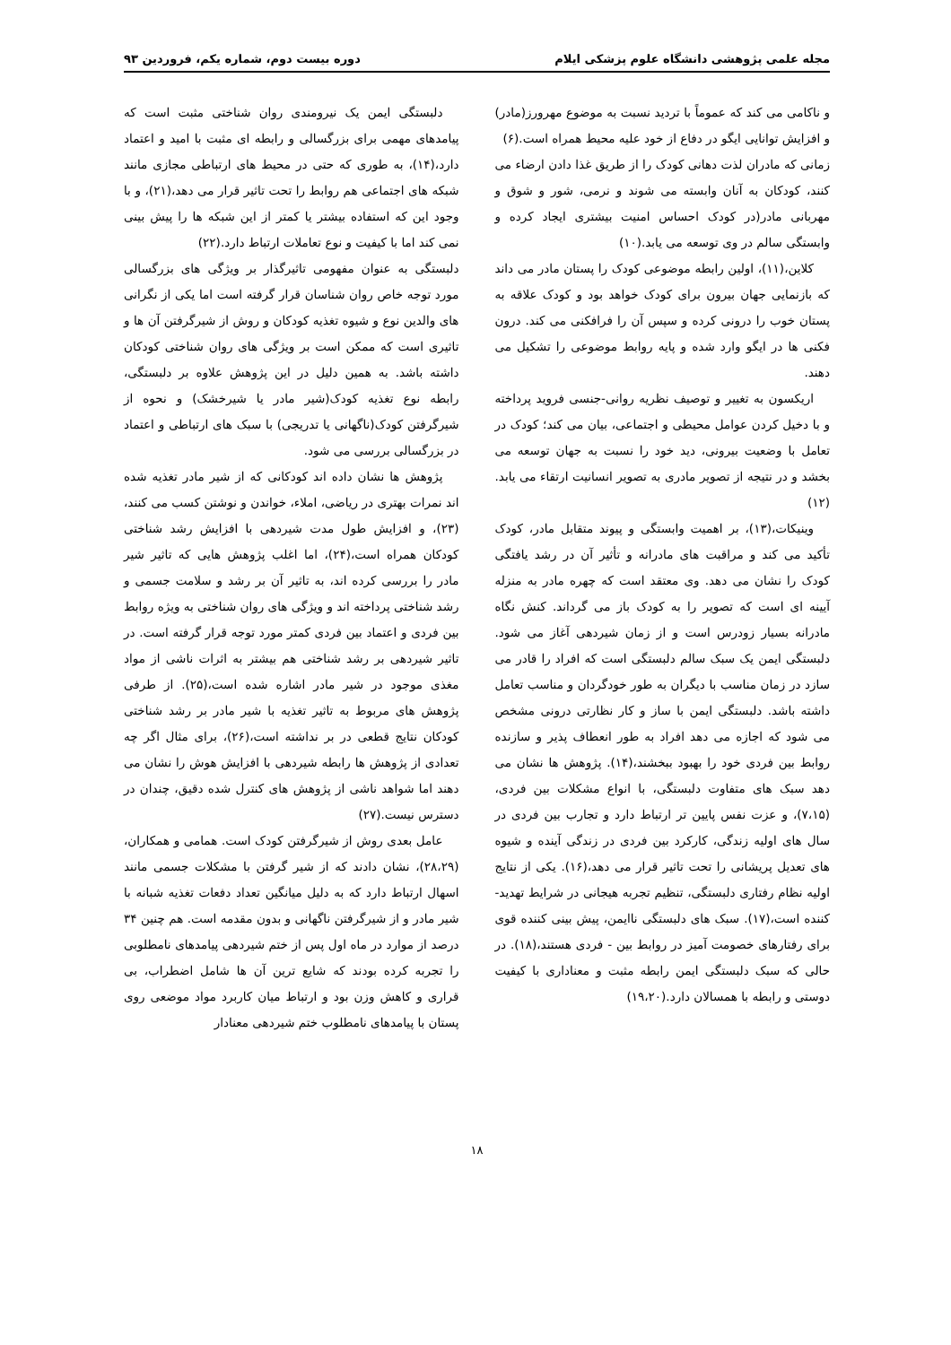مجله علمی پژوهشی دانشگاه علوم پزشکی ایلام دوره بیست دوم، شماره یکم، فروردین ۹۳
و ناکامی می کند که عموماً با تردید نسبت به موضوع مهرورز(مادر) و افزایش توانایی ایگو در دفاع از خود علیه محیط همراه است.(۶)
زمانی که مادران لذت دهانی کودک را از طریق غذا دادن ارضاء می کنند، کودکان به آنان وابسته می شوند و نرمی، شور و شوق و مهربانی مادر(در کودک احساس امنیت بیشتری ایجاد کرده و وابستگی سالم در وی توسعه می یابد.(۱۰)
کلاین،(۱۱)، اولین رابطه موضوعی کودک را پستان مادر می داند که بازنمایی جهان بیرون برای کودک خواهد بود و کودک علاقه به پستان خوب را درونی کرده و سپس آن را فرافکنی می کند. درون فکنی ها در ایگو وارد شده و پایه روابط موضوعی را تشکیل می دهند.
اریکسون به تغییر و توصیف نظریه روانی-جنسی فروید پرداخته و با دخیل کردن عوامل محیطی و اجتماعی، بیان می کند؛ کودک در تعامل با وضعیت بیرونی، دید خود را نسبت به جهان توسعه می بخشد و در نتیجه از تصویر مادری به تصویر انسانیت ارتقاء می یابد.(۱۲)
وینیکات،(۱۳)، بر اهمیت وابستگی و پیوند متقابل مادر، کودک تأکید می کند و مراقبت های مادرانه و تأثیر آن در رشد یافتگی کودک را نشان می دهد. وی معتقد است که چهره مادر به منزله آیینه ای است که تصویر را به کودک باز می گرداند. کنش نگاه مادرانه بسیار زودرس است و از زمان شیردهی آغاز می شود. دلبستگی ایمن یک سبک سالم دلبستگی است که افراد را قادر می سازد در زمان مناسب با دیگران به طور خودگردان و مناسب تعامل داشته باشد. دلبستگی ایمن با ساز و کار نظارتی درونی مشخص می شود که اجازه می دهد افراد به طور انعطاف پذیر و سازنده روابط بین فردی خود را بهبود ببخشند،(۱۴). پژوهش ها نشان می دهد سبک های متفاوت دلبستگی، با انواع مشکلات بین فردی،(۷،۱۵)، و عزت نفس پایین تر ارتباط دارد و تجارب بین فردی در سال های اولیه زندگی، کارکرد بین فردی در زندگی آینده و شیوه های تعدیل پریشانی را تحت تاثیر قرار می دهد،(۱۶). یکی از نتایج اولیه نظام رفتاری دلبستگی، تنظیم تجربه هیجانی در شرایط تهدید-کننده است،(۱۷). سبک های دلبستگی ناایمن، پیش بینی کننده قوی برای رفتارهای خصومت آمیز در روابط بین - فردی هستند،(۱۸). در حالی که سبک دلبستگی ایمن رابطه مثبت و معناداری با کیفیت دوستی و رابطه با همسالان دارد.(۱۹،۲۰)
دلبستگی ایمن یک نیرومندی روان شناختی مثبت است که پیامدهای مهمی برای بزرگسالی و رابطه ای مثبت با امید و اعتماد دارد،(۱۴)، به طوری که حتی در محیط های ارتباطی مجازی مانند شبکه های اجتماعی هم روابط را تحت تاثیر قرار می دهد،(۲۱)، و با وجود این که استفاده بیشتر یا کمتر از این شبکه ها را پیش بینی نمی کند اما با کیفیت و نوع تعاملات ارتباط دارد.(۲۲)
دلبستگی به عنوان مفهومی تاثیرگذار بر ویژگی های بزرگسالی مورد توجه خاص روان شناسان قرار گرفته است اما یکی از نگرانی های والدین نوع و شیوه تغذیه کودکان و روش از شیرگرفتن آن ها و تاثیری است که ممکن است بر ویژگی های روان شناختی کودکان داشته باشد. به همین دلیل در این پژوهش علاوه بر دلبستگی، رابطه نوع تغذیه کودک(شیر مادر یا شیرخشک) و نحوه از شیرگرفتن کودک(ناگهانی یا تدریجی) با سبک های ارتباطی و اعتماد در بزرگسالی بررسی می شود.
پژوهش ها نشان داده اند کودکانی که از شیر مادر تغذیه شده اند نمرات بهتری در ریاضی، املاء، خواندن و نوشتن کسب می کنند،(۲۳)، و افزایش طول مدت شیردهی با افزایش رشد شناختی کودکان همراه است،(۲۴)، اما اغلب پژوهش هایی که تاثیر شیر مادر را بررسی کرده اند، به تاثیر آن بر رشد و سلامت جسمی و رشد شناختی پرداخته اند و ویژگی های روان شناختی به ویژه روابط بین فردی و اعتماد بین فردی کمتر مورد توجه قرار گرفته است. در تاثیر شیردهی بر رشد شناختی هم بیشتر به اثرات ناشی از مواد مغذی موجود در شیر مادر اشاره شده است،(۲۵). از طرفی پژوهش های مربوط به تاثیر تغذیه با شیر مادر بر رشد شناختی کودکان نتایج قطعی در بر نداشته است،(۲۶)، برای مثال اگر چه تعدادی از پژوهش ها رابطه شیردهی با افزایش هوش را نشان می دهند اما شواهد ناشی از پژوهش های کنترل شده دقیق، چندان در دسترس نیست.(۲۷)
عامل بعدی روش از شیرگرفتن کودک است. همامی و همکاران،(۲۸،۲۹)، نشان دادند که از شیر گرفتن با مشکلات جسمی مانند اسهال ارتباط دارد که به دلیل میانگین تعداد دفعات تغذیه شبانه با شیر مادر و از شیرگرفتن ناگهانی و بدون مقدمه است. هم چنین ۳۴ درصد از موارد در ماه اول پس از ختم شیردهی پیامدهای نامطلوبی را تجربه کرده بودند که شایع ترین آن ها شامل اضطراب، بی قراری و کاهش وزن بود و ارتباط میان کاربرد مواد موضعی روی پستان با پیامدهای نامطلوب ختم شیردهی معنادار
۱۸